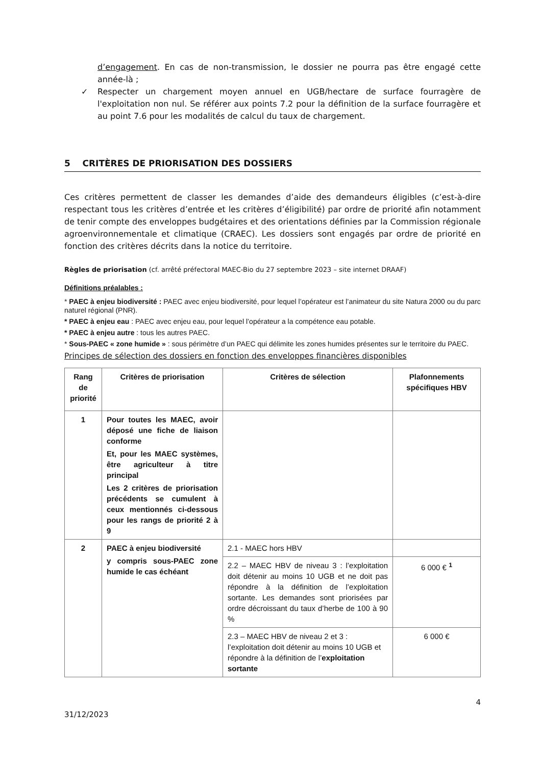d’engagement. En cas de non-transmission, le dossier ne pourra pas être engagé cette année-là ;
✓ Respecter un chargement moyen annuel en UGB/hectare de surface fourragère de l'exploitation non nul. Se référer aux points 7.2 pour la définition de la surface fourragère et au point 7.6 pour les modalités de calcul du taux de chargement.
5 CRITÈRES DE PRIORISATION DES DOSSIERS
Ces critères permettent de classer les demandes d’aide des demandeurs éligibles (c’est-à-dire respectant tous les critères d’entrée et les critères d’éligibilité) par ordre de priorité afin notamment de tenir compte des enveloppes budgétaires et des orientations définies par la Commission régionale agroenvironnementale et climatique (CRAEC). Les dossiers sont engagés par ordre de priorité en fonction des critères décrits dans la notice du territoire.
Règles de priorisation (cf. arrêté préfectoral MAEC-Bio du 27 septembre 2023 – site internet DRAAF)
Définitions préalables :
* PAEC à enjeu biodiversité : PAEC avec enjeu biodiversité, pour lequel l’opérateur est l’animateur du site Natura 2000 ou du parc naturel régional (PNR).
* PAEC à enjeu eau : PAEC avec enjeu eau, pour lequel l’opérateur a la compétence eau potable.
* PAEC à enjeu autre : tous les autres PAEC.
* Sous-PAEC « zone humide » : sous périmètre d’un PAEC qui délimite les zones humides présentes sur le territoire du PAEC.
Principes de sélection des dossiers en fonction des enveloppes financières disponibles
| Rang de priorité | Critères de priorisation | Critères de sélection | Plafonnements spécifiques HBV |
| --- | --- | --- | --- |
| 1 | Pour toutes les MAEC, avoir déposé une fiche de liaison conforme Et, pour les MAEC systèmes, être agriculteur à titre principal Les 2 critères de priorisation précédents se cumulent à ceux mentionnés ci-dessous pour les rangs de priorité 2 à 9 | | |
| 2 | PAEC à enjeu biodiversité y compris sous-PAEC zone humide le cas échéant | 2.1 - MAEC hors HBV | |
| | | 2.2 – MAEC HBV de niveau 3 : l’exploitation doit détenir au moins 10 UGB et ne doit pas répondre à la définition de l’exploitation sortante. Les demandes sont priorisées par ordre décroissant du taux d’herbe de 100 à 90 % | 6 000 € <sup>1</sup> |
| | | 2.3 – MAEC HBV de niveau 2 et 3 : l’exploitation doit détenir au moins 10 UGB et répondre à la définition de l’ exploitation sortante | 6 000 € |
4
31/12/2023